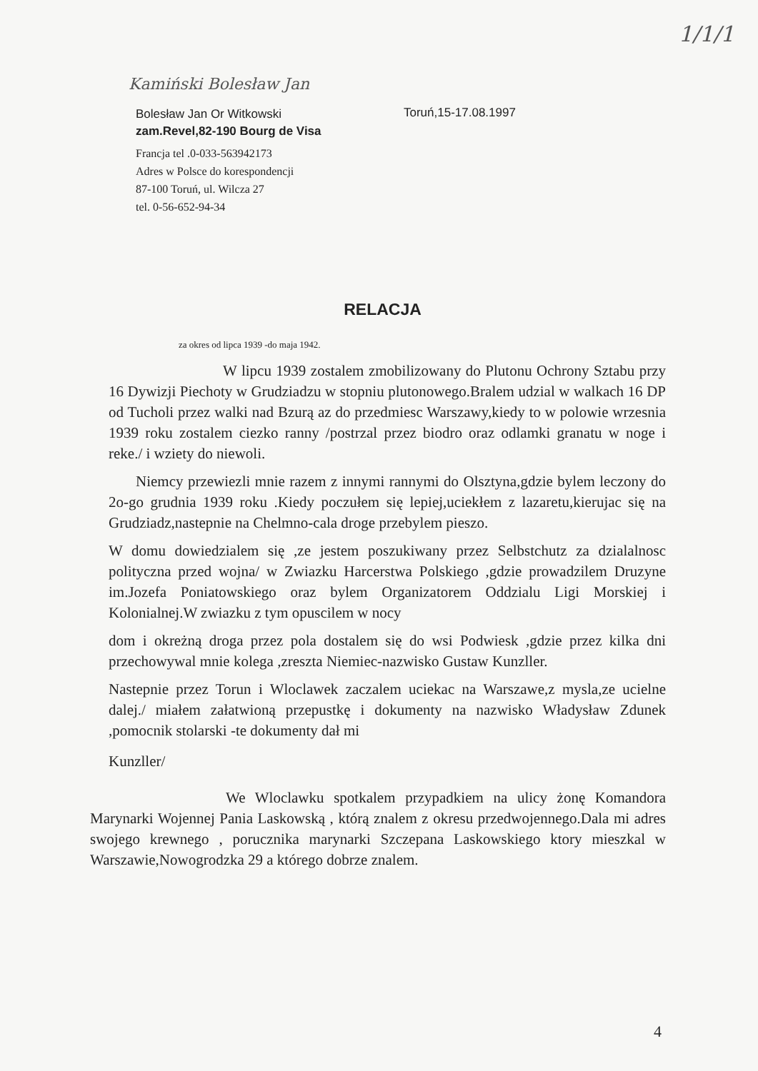Kamiński Bolesław Jan
1/1/1
Bolesław Jan Or Witkowski
zam.Revel,82-190 Bourg de Visa
Francja tel .0-033-563942173
Adres w Polsce do korespondencji
87-100 Toruń, ul. Wilcza 27
tel. 0-56-652-94-34
Toruń,15-17.08.1997
RELACJA
za okres od lipca 1939 -do maja 1942.
W lipcu 1939 zostalem zmobilizowany do Plutonu Ochrony Sztabu przy 16 Dywizji Piechoty w Grudziadzu w stopniu plutonowego.Bralem udzial w walkach 16 DP od Tucholi przez walki nad Bzurą az do przedmiesc Warszawy,kiedy to w polowie wrzesnia 1939 roku zostalem ciezko ranny /postrzal przez biodro oraz odlamki granatu w noge i reke./ i wziety do niewoli.
Niemcy przewiezli mnie razem z innymi rannymi do Olsztyna,gdzie bylem leczony do 2o-go grudnia 1939 roku .Kiedy poczułem się lepiej,uciekłem z lazaretu,kierujac się na Grudziadz,nastepnie na Chelmno-cala droge przebylem pieszo.
W domu dowiedzialem się ,ze jestem poszukiwany przez Selbstchutz za dzialalnosc polityczna przed wojna/ w Zwiazku Harcerstwa Polskiego ,gdzie prowadzilem Druzyne im.Jozefa Poniatowskiego oraz bylem Organizatorem Oddzialu Ligi Morskiej i Kolonialnej.W zwiazku z tym opuscilem w nocy
dom i okreżną droga przez pola dostalem się do wsi Podwiesk ,gdzie przez kilka dni przechowywal mnie kolega ,zreszta Niemiec-nazwisko Gustaw Kunzller.
Nastepnie przez Torun i Wloclawek zaczalem uciekac na Warszawe,z mysla,ze ucielne dalej./ miałem załatwioną przepustkę i dokumenty na nazwisko Władysław Zdunek ,pomocnik stolarski -te dokumenty dał mi
Kunzller/
We Wloclawku spotkalem przypadkiem na ulicy żonę Komandora Marynarki Wojennej Pania Laskowską , którą znalem z okresu przedwojennego.Dala mi adres swojego krewnego , porucznika marynarki Szczepana Laskowskiego ktory mieszkal w Warszawie,Nowogrodzka 29 a którego dobrze znalem.
4